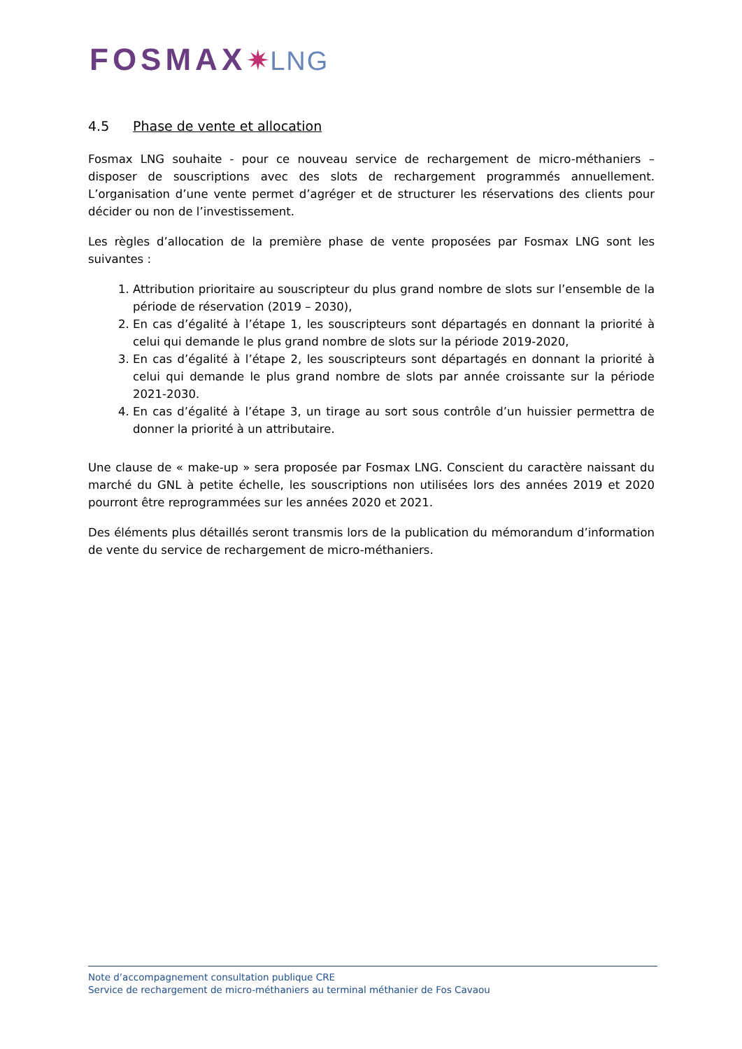FOSMAX✷LNG
4.5 Phase de vente et allocation
Fosmax LNG souhaite - pour ce nouveau service de rechargement de micro-méthaniers – disposer de souscriptions avec des slots de rechargement programmés annuellement. L’organisation d’une vente permet d’agréger et de structurer les réservations des clients pour décider ou non de l’investissement.
Les règles d’allocation de la première phase de vente proposées par Fosmax LNG sont les suivantes :
1. Attribution prioritaire au souscripteur du plus grand nombre de slots sur l’ensemble de la période de réservation (2019 – 2030),
2. En cas d’égalité à l’étape 1, les souscripteurs sont départagés en donnant la priorité à celui qui demande le plus grand nombre de slots sur la période 2019-2020,
3. En cas d’égalité à l’étape 2, les souscripteurs sont départagés en donnant la priorité à celui qui demande le plus grand nombre de slots par année croissante sur la période 2021-2030.
4. En cas d’égalité à l’étape 3, un tirage au sort sous contrôle d’un huissier permettra de donner la priorité à un attributaire.
Une clause de « make-up » sera proposée par Fosmax LNG. Conscient du caractère naissant du marché du GNL à petite échelle, les souscriptions non utilisées lors des années 2019 et 2020 pourront être reprogrammées sur les années 2020 et 2021.
Des éléments plus détaillés seront transmis lors de la publication du mémorandum d’information de vente du service de rechargement de micro-méthaniers.
Note d’accompagnement consultation publique CRE
Service de rechargement de micro-méthaniers au terminal méthanier de Fos Cavaou